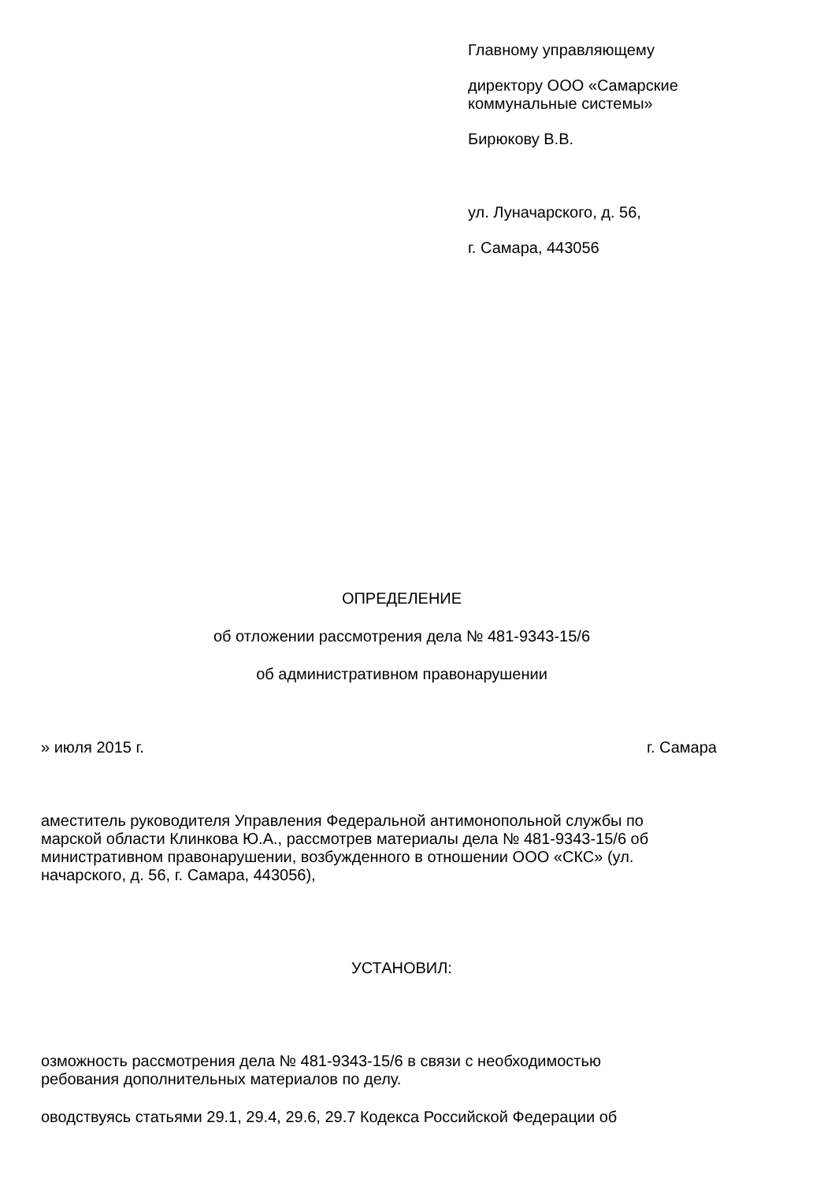Главному управляющему
директору ООО «Самарские
коммунальные системы»
Бирюкову В.В.
ул. Луначарского, д. 56,
г. Самара, 443056
ОПРЕДЕЛЕНИЕ
об отложении рассмотрения дела № 481-9343-15/6
об административном правонарушении
» июля 2015 г. г. Самара
аместитель руководителя Управления Федеральной антимонопольной службы по
марской области Клинкова Ю.А., рассмотрев материалы дела № 481-9343-15/6 об
министративном правонарушении, возбужденного в отношении ООО «СКС» (ул.
начарского, д. 56, г. Самара, 443056),
УСТАНОВИЛ:
озможность рассмотрения дела № 481-9343-15/6 в связи с необходимостью
ребования дополнительных материалов по делу.
оводствуясь статьями 29.1, 29.4, 29.6, 29.7 Кодекса Российской Федерации об